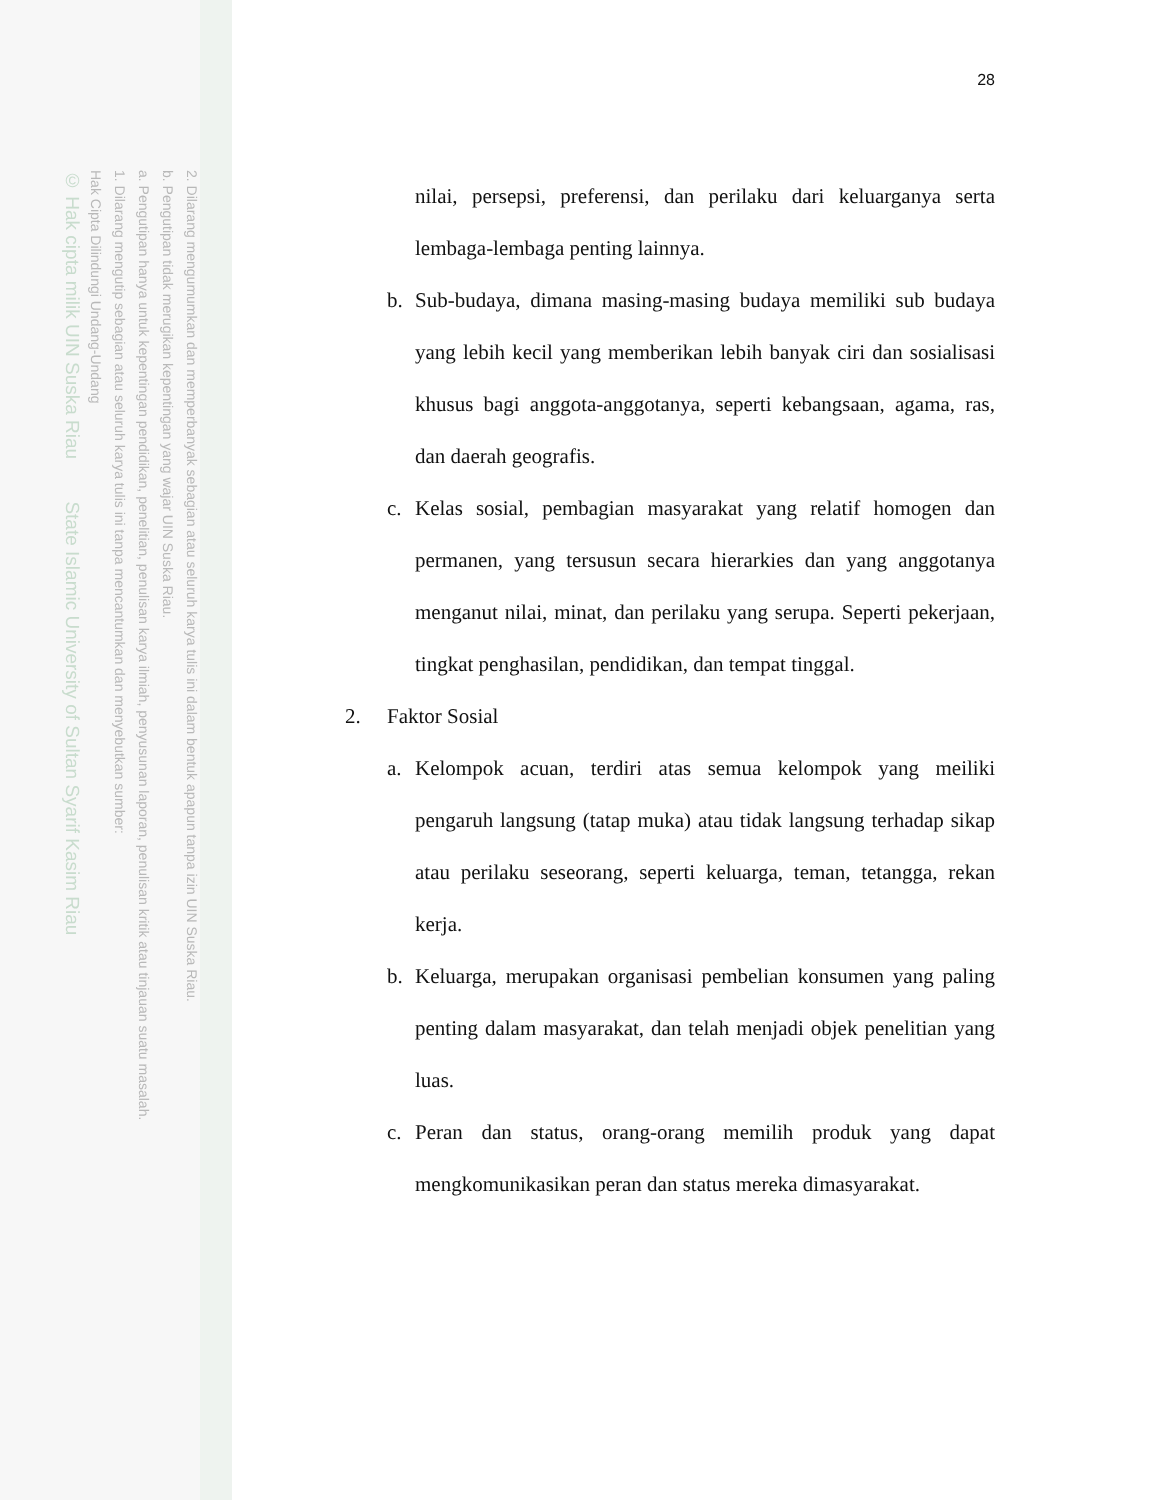2. Dilarang mengumumkan dan memperbanyak sebagian atau seluruh karya tulis ini dalam bentuk apapun tanpa izin UIN Suska Riau.
b. Pengutipan tidak merugikan kepentingan yang wajar UIN Suska Riau.
a. Pengutipan hanya untuk kepentingan pendidikan, penelitian, penulisan karya ilmiah, penyusunan laporan, penulisan kritik atau tinjauan suatu masalah.
1. Dilarang mengutip sebagian atau seluruh karya tulis ini tanpa mencantumkan dan menyebutkan sumber:
Hak Cipta Dilindungi Undang-Undang
© Hak cipta milik UIN Suska Riau State Islamic University of Sultan Syarif Kasim Riau
28
nilai, persepsi, preferensi, dan perilaku dari keluarganya serta lembaga-lembaga penting lainnya.
b. Sub-budaya, dimana masing-masing budaya memiliki sub budaya yang lebih kecil yang memberikan lebih banyak ciri dan sosialisasi khusus bagi anggota-anggotanya, seperti kebangsaan, agama, ras, dan daerah geografis.
c. Kelas sosial, pembagian masyarakat yang relatif homogen dan permanen, yang tersusun secara hierarkies dan yang anggotanya menganut nilai, minat, dan perilaku yang serupa. Seperti pekerjaan, tingkat penghasilan, pendidikan, dan tempat tinggal.
2. Faktor Sosial
a. Kelompok acuan, terdiri atas semua kelompok yang meiliki pengaruh langsung (tatap muka) atau tidak langsung terhadap sikap atau perilaku seseorang, seperti keluarga, teman, tetangga, rekan kerja.
b. Keluarga, merupakan organisasi pembelian konsumen yang paling penting dalam masyarakat, dan telah menjadi objek penelitian yang luas.
c. Peran dan status, orang-orang memilih produk yang dapat mengkomunikasikan peran dan status mereka dimasyarakat.